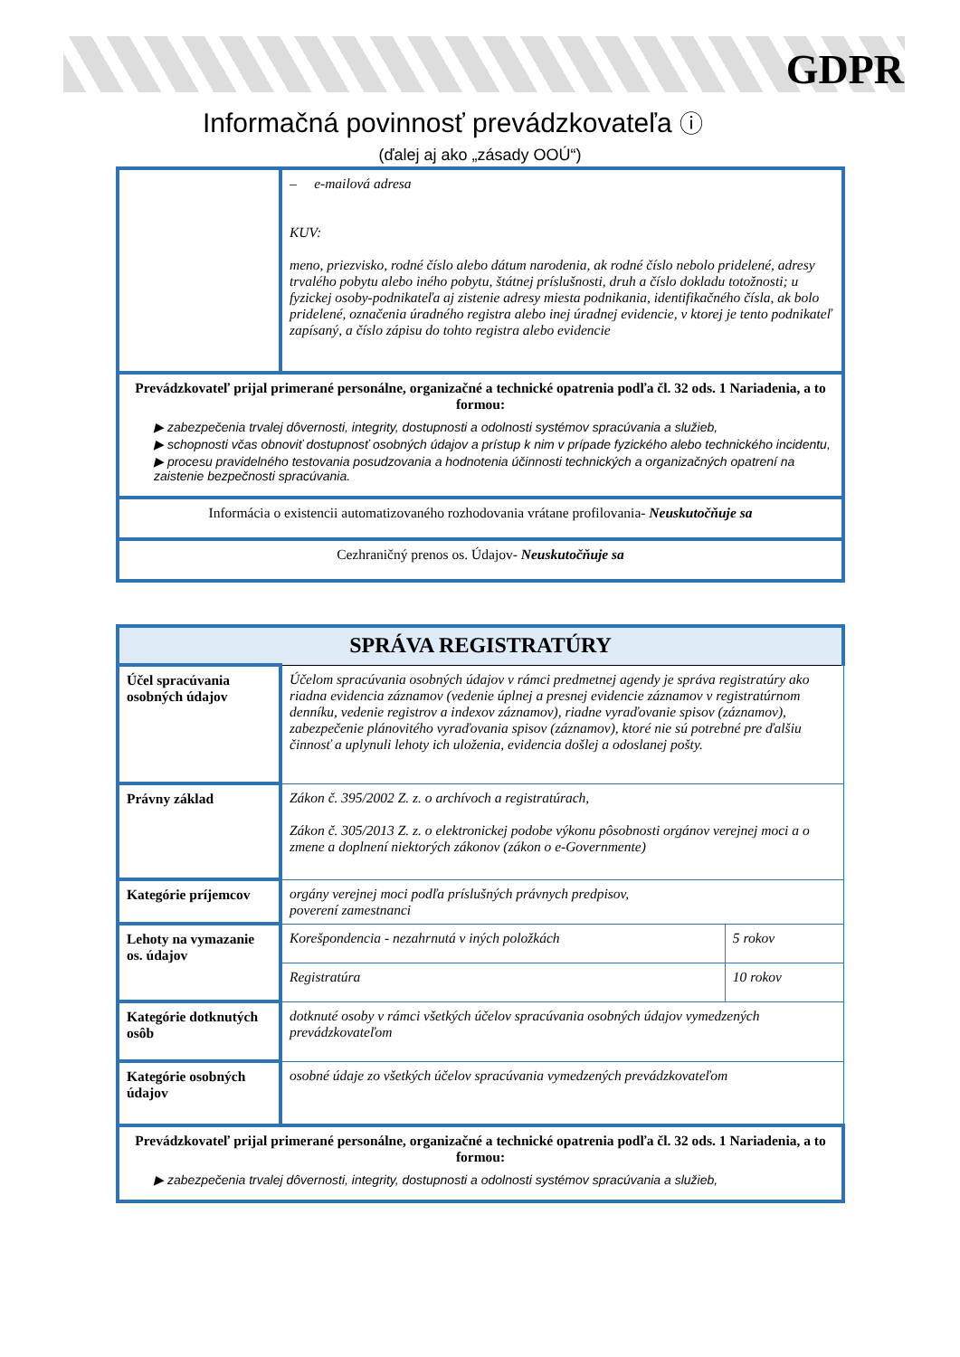GDPR
Informačná povinnosť prevádzkovateľa ⓘ
(ďalej aj ako „zásady OOÚ“)
| | – e-mailová adresa KUV: meno, priezvisko, rodné číslo alebo dátum narodenia, ak rodné číslo nebolo pridelené, adresy trvalého pobytu alebo iného pobytu, štátnej príslušnosti, druh a číslo dokladu totožnosti; u fyzickej osoby-podnikateľa aj zistenie adresy miesta podnikania, identifikačného čísla, ak bolo pridelené, označenia úradného registra alebo inej úradnej evidencie, v ktorej je tento podnikateľ zapísaný, a číslo zápisu do tohto registra alebo evidencie |
| Prevádzkovateľ prijal primerané personálne, organizačné a technické opatrenia podľa čl. 32 ods. 1 Nariadenia, a to formou: ▶ zabezpečenia trvalej dôvernosti, integrity, dostupnosti a odolnosti systémov spracúvania a služieb, ▶ schopnosti včas obnoviť dostupnosť osobných údajov a prístup k nim v prípade fyzického alebo technického incidentu, ▶ procesu pravidelného testovania posudzovania a hodnotenia účinnosti technických a organizačných opatrení na zaistenie bezpečnosti spracúvania. | |
| Informácia o existencii automatizovaného rozhodovania vrátane profilovania- Neuskutočňuje sa | |
| Cezhraničný prenos os. Údajov- Neuskutočňuje sa | |
| SPRÁVA REGISTRATÚRY | | |
| Účel spracúvania osobných údajov | Účelom spracúvania osobných údajov v rámci predmetnej agendy je správa registratúry ako riadna evidencia záznamov (vedenie úplnej a presnej evidencie záznamov v registratúrnom denníku, vedenie registrov a indexov záznamov), riadne vyraďovanie spisov (záznamov), zabezpečenie plánovitého vyraďovania spisov (záznamov), ktoré nie sú potrebné pre ďalšiu činnosť a uplynuli lehoty ich uloženia, evidencia došlej a odoslanej pošty. | |
| Právny základ | Zákon č. 395/2002 Z. z. o archívoch a registratúrach, Zákon č. 305/2013 Z. z. o elektronickej podobe výkonu pôsobnosti orgánov verejnej moci a o zmene a doplnení niektorých zákonov (zákon o e-Governmente) | |
| Kategórie príjemcov | orgány verejnej moci podľa príslušných právnych predpisov, poverení zamestnanci | |
| Lehoty na vymazanie os. údajov | Korešpondencia - nezahrnutá v iných položkách | 5 rokov |
| | Registratúra | 10 rokov |
| Kategórie dotknutých osôb | dotknuté osoby v rámci všetkých účelov spracúvania osobných údajov vymedzených prevádzkovateľom | |
| Kategórie osobných údajov | osobné údaje zo všetkých účelov spracúvania vymedzených prevádzkovateľom | |
| Prevádzkovateľ prijal primerané personálne, organizačné a technické opatrenia podľa čl. 32 ods. 1 Nariadenia, a to formou: ▶ zabezpečenia trvalej dôvernosti, integrity, dostupnosti a odolnosti systémov spracúvania a služieb, | | |